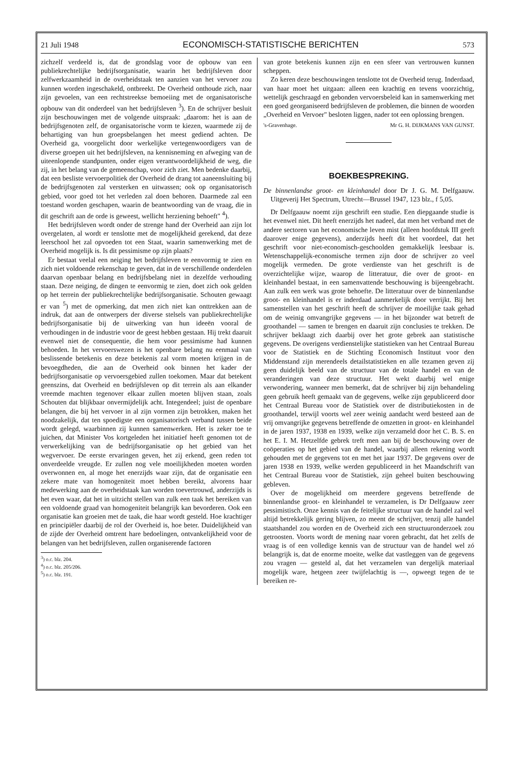21 Juli 1948 ECONOMISCH-STATISTISCHE BERICHTEN 573
zichzelf verdeeld is, dat de grondslag voor de opbouw van een publiekrechtelijke bedrijfsorganisatie, waarin het bedrijfsleven door zelfwerkzaamheid in de overheidstaak ten aanzien van het vervoer zou kunnen worden ingeschakeld, ontbreekt. De Overheid onthoude zich, naar zijn gevoelen, van een rechtstreekse bemoeiing met de organisatorische opbouw van dit onderdeel van het bedrijfsleven <sup>3</sup>). En de schrijver besluit zijn beschouwingen met de volgende uitspraak: „daarom: het is aan de bedrijfsgenoten zelf, de organisatorische vorm te kiezen, waarmede zij de behartiging van hun groepsbelangen het meest gediend achten. De Overheid ga, voorgelicht door werkelijke vertegenwoordigers van de diverse groepen uit het bedrijfsleven, na kennisneming en afweging van de uiteenlopende standpunten, onder eigen verantwoordelijkheid de weg, die zij, in het belang van de gemeenschap, voor zich ziet. Men bedenke daarbij, dat een besliste vervoerpolitiek der Overheid de drang tot aaneensluiting bij de bedrijfsgenoten zal versterken en uitwassen; ook op organisatorisch gebied, voor goed tot het verleden zal doen behoren. Daarmede zal een toestand worden geschapen, waarin de beantwoording van de vraag, die in dit geschrift aan de orde is geweest, wellicht herziening behoeft" <sup>4</sup>).
Het bedrijfsleven wordt onder de strenge hand der Overheid aan zijn lot overgelaten, al wordt er tenslotte met de mogelijkheid gerekend, dat deze leerschool het zal opvoeden tot een Staat, waarin samenwerking met de Overheid mogelijk is. Is dit pessimisme op zijn plaats?
Er bestaat veelal een neiging het bedrijfsleven te eenvormig te zien en zich niet voldoende rekenschap te geven, dat in de verschillende onderdelen daarvan openbaar belang en bedrijfsbelang niet in dezelfde verhouding staan. Deze neiging, de dingen te eenvormig te zien, doet zich ook gelden op het terrein der publiekrechtelijke bedrijfsorganisatie. Schouten gewaagt er van <sup>5</sup>) met de opmerking, dat men zich niet kan onttrekken aan de indruk, dat aan de ontwerpers der diverse stelsels van publiekrechtelijke bedrijfsorganisatie bij de uitwerking van hun ideeën vooral de verhoudingen in de industrie voor de geest hebben gestaan. Hij trekt daaruit evenwel niet de consequentie, die hem voor pessimisme had kunnen behoeden. In het vervoerswezen is het openbare belang nu eenmaal van beslissende betekenis en deze betekenis zal vorm moeten krijgen in de bevoegdheden, die aan de Overheid ook binnen het kader der bedrijfsorganisatie op vervoersgebied zullen toekomen. Maar dat betekent geenszins, dat Overheid en bedrijfsleven op dit terrein als aan elkander vreemde machten tegenover elkaar zullen moeten blijven staan, zoals Schouten dat blijkbaar onvermijdelijk acht. Integendeel; juist de openbare belangen, die bij het vervoer in al zijn vormen zijn betrokken, maken het noodzakelijk, dat ten spoedigste een organisatorisch verband tussen beide wordt gelegd, waarbinnen zij kunnen samenwerken. Het is zeker toe te juichen, dat Minister Vos kortgeleden het initiatief heeft genomen tot de verwerkelijking van de bedrijfsorganisatie op het gebied van het wegvervoer. De eerste ervaringen geven, het zij erkend, geen reden tot onverdeelde vreugde. Er zullen nog vele moeilijkheden moeten worden overwonnen en, al moge het enerzijds waar zijn, dat de organisatie een zekere mate van homogeniteit moet hebben bereikt, alvorens haar medewerking aan de overheidstaak kan worden toevertrouwd, anderzijds is het even waar, dat het in uitzicht stellen van zulk een taak het bereiken van een voldoende graad van homogeniteit belangrijk kan bevorderen. Ook een organisatie kan groeien met de taak, die haar wordt gesteld. Hoe krachtiger en principiëler daarbij de rol der Overheid is, hoe beter. Duidelijkheid van de zijde der Overheid omtrent hare bedoelingen, ontvankelijkheid voor de belangen van het bedrijfsleven, zullen organiserende factoren
<sup>3</sup>) o.c. blz. 204.
<sup>4</sup>) o.c. blz. 205/206.
<sup>5</sup>) o.c. blz. 191.
van grote betekenis kunnen zijn en een sfeer van vertrouwen kunnen scheppen.
Zo keren deze beschouwingen tenslotte tot de Overheid terug. Inderdaad, van haar moet het uitgaan: alleen een krachtig en tevens voorzichtig, wettelijk geschraagd en gebonden vervoersbeleid kan in samenwerking met een goed georganiseerd bedrijfsleven de problemen, die binnen de woorden „Overheid en Vervoer" besloten liggen, nader tot een oplossing brengen.
's-Gravenhage. Mr G. H. DIJKMANS VAN GUNST.
BOEKBESPREKING.
De binnenlandse groot- en kleinhandel door Dr J. G. M. Delfgaauw. Uitgeverij Het Spectrum, Utrecht—Brussel 1947, 123 blz., f 5,05.
Dr Delfgaauw noemt zijn geschrift een studie. Een diepgaande studie is het evenwel niet. Dit heeft enerzijds het nadeel, dat men het verband met de andere sectoren van het economische leven mist (alleen hoofdstuk III geeft daarover enige gegevens), anderzijds heeft dit het voordeel, dat het geschrift voor niet-economisch-geschoolden gemakkelijk leesbaar is. Wetenschappelijk-economische termen zijn door de schrijver zo veel mogelijk vermeden. De grote verdienste van het geschrift is de overzichtelijke wijze, waarop de litteratuur, die over de groot- en kleinhandel bestaat, in een samenvattende beschouwing is bijeengebracht. Aan zulk een werk was grote behoefte. De litteratuur over de binnenlandse groot- en kleinhandel is er inderdaad aanmerkelijk door verrijkt. Bij het samenstellen van het geschrift heeft de schrijver de moeilijke taak gehad om de weinig omvangrijke gegevens — in het bijzonder wat betreft de groothandel — samen te brengen en daaruit zijn conclusies te trekken. De schrijver beklaagt zich daarbij over het grote gebrek aan statistische gegevens. De overigens verdienstelijke statistieken van het Centraal Bureau voor de Statistiek en de Stichting Economisch Instituut voor den Middenstand zijn merendeels detailstatistieken en alle tezamen geven zij geen duidelijk beeld van de structuur van de totale handel en van de veranderingen van deze structuur. Het wekt daarbij wel enige verwondering, wanneer men bemerkt, dat de schrijver bij zijn behandeling geen gebruik heeft gemaakt van de gegevens, welke zijn gepubliceerd door het Centraal Bureau voor de Statistiek over de distributiekosten in de groothandel, terwijl voorts wel zeer weinig aandacht werd besteed aan de vrij omvangrijke gegevens betreffende de omzetten in groot- en kleinhandel in de jaren 1937, 1938 en 1939, welke zijn verzameld door het C. B. S. en het E. I. M. Hetzelfde gebrek treft men aan bij de beschouwing over de coöperaties op het gebied van de handel, waarbij alleen rekening wordt gehouden met de gegevens tot en met het jaar 1937. De gegevens over de jaren 1938 en 1939, welke werden gepubliceerd in het Maandschrift van het Centraal Bureau voor de Statistiek, zijn geheel buiten beschouwing gebleven.
Over de mogelijkheid om meerdere gegevens betreffende de binnenlandse groot- en kleinhandel te verzamelen, is Dr Delfgaauw zeer pessimistisch. Onze kennis van de feitelijke structuur van de handel zal wel altijd betrekkelijk gering blijven, zo meent de schrijver, tenzij alle handel staatshandel zou worden en de Overheid zich een structuuronderzoek zou getroosten. Voorts wordt de mening naar voren gebracht, dat het zelfs de vraag is of een volledige kennis van de structuur van de handel wel zó belangrijk is, dat de enorme moeite, welke dat vastleggen van de gegevens zou vragen — gesteld al, dat het verzamelen van dergelijk materiaal mogelijk ware, hetgeen zeer twijfelachtig is —, opweegt tegen de te bereiken re-